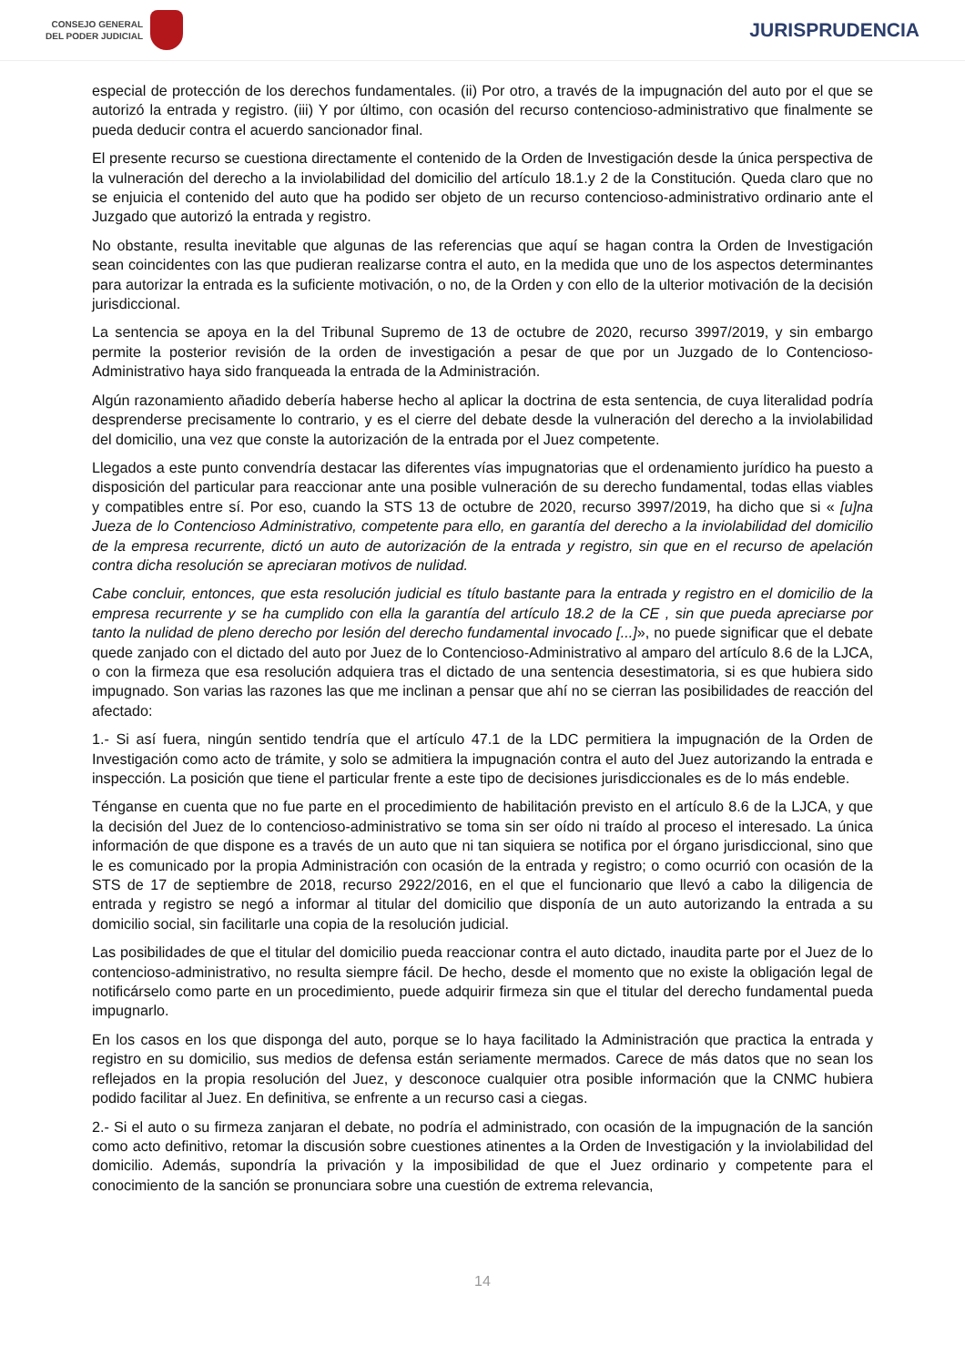CONSEJO GENERAL
DEL PODER JUDICIAL
JURISPRUDENCIA
especial de protección de los derechos fundamentales. (ii) Por otro, a través de la impugnación del auto por el que se autorizó la entrada y registro. (iii) Y por último, con ocasión del recurso contencioso-administrativo que finalmente se pueda deducir contra el acuerdo sancionador final.
El presente recurso se cuestiona directamente el contenido de la Orden de Investigación desde la única perspectiva de la vulneración del derecho a la inviolabilidad del domicilio del artículo 18.1.y 2 de la Constitución. Queda claro que no se enjuicia el contenido del auto que ha podido ser objeto de un recurso contencioso-administrativo ordinario ante el Juzgado que autorizó la entrada y registro.
No obstante, resulta inevitable que algunas de las referencias que aquí se hagan contra la Orden de Investigación sean coincidentes con las que pudieran realizarse contra el auto, en la medida que uno de los aspectos determinantes para autorizar la entrada es la suficiente motivación, o no, de la Orden y con ello de la ulterior motivación de la decisión jurisdiccional.
La sentencia se apoya en la del Tribunal Supremo de 13 de octubre de 2020, recurso 3997/2019, y sin embargo permite la posterior revisión de la orden de investigación a pesar de que por un Juzgado de lo Contencioso-Administrativo haya sido franqueada la entrada de la Administración.
Algún razonamiento añadido debería haberse hecho al aplicar la doctrina de esta sentencia, de cuya literalidad podría desprenderse precisamente lo contrario, y es el cierre del debate desde la vulneración del derecho a la inviolabilidad del domicilio, una vez que conste la autorización de la entrada por el Juez competente.
Llegados a este punto convendría destacar las diferentes vías impugnatorias que el ordenamiento jurídico ha puesto a disposición del particular para reaccionar ante una posible vulneración de su derecho fundamental, todas ellas viables y compatibles entre sí. Por eso, cuando la STS 13 de octubre de 2020, recurso 3997/2019, ha dicho que si « [u]na Jueza de lo Contencioso Administrativo, competente para ello, en garantía del derecho a la inviolabilidad del domicilio de la empresa recurrente, dictó un auto de autorización de la entrada y registro, sin que en el recurso de apelación contra dicha resolución se apreciaran motivos de nulidad.
Cabe concluir, entonces, que esta resolución judicial es título bastante para la entrada y registro en el domicilio de la empresa recurrente y se ha cumplido con ella la garantía del artículo 18.2 de la CE , sin que pueda apreciarse por tanto la nulidad de pleno derecho por lesión del derecho fundamental invocado [...]», no puede significar que el debate quede zanjado con el dictado del auto por Juez de lo Contencioso-Administrativo al amparo del artículo 8.6 de la LJCA, o con la firmeza que esa resolución adquiera tras el dictado de una sentencia desestimatoria, si es que hubiera sido impugnado. Son varias las razones las que me inclinan a pensar que ahí no se cierran las posibilidades de reacción del afectado:
1.- Si así fuera, ningún sentido tendría que el artículo 47.1 de la LDC permitiera la impugnación de la Orden de Investigación como acto de trámite, y solo se admitiera la impugnación contra el auto del Juez autorizando la entrada e inspección. La posición que tiene el particular frente a este tipo de decisiones jurisdiccionales es de lo más endeble.
Ténganse en cuenta que no fue parte en el procedimiento de habilitación previsto en el artículo 8.6 de la LJCA, y que la decisión del Juez de lo contencioso-administrativo se toma sin ser oído ni traído al proceso el interesado. La única información de que dispone es a través de un auto que ni tan siquiera se notifica por el órgano jurisdiccional, sino que le es comunicado por la propia Administración con ocasión de la entrada y registro; o como ocurrió con ocasión de la STS de 17 de septiembre de 2018, recurso 2922/2016, en el que el funcionario que llevó a cabo la diligencia de entrada y registro se negó a informar al titular del domicilio que disponía de un auto autorizando la entrada a su domicilio social, sin facilitarle una copia de la resolución judicial.
Las posibilidades de que el titular del domicilio pueda reaccionar contra el auto dictado, inaudita parte por el Juez de lo contencioso-administrativo, no resulta siempre fácil. De hecho, desde el momento que no existe la obligación legal de notificárselo como parte en un procedimiento, puede adquirir firmeza sin que el titular del derecho fundamental pueda impugnarlo.
En los casos en los que disponga del auto, porque se lo haya facilitado la Administración que practica la entrada y registro en su domicilio, sus medios de defensa están seriamente mermados. Carece de más datos que no sean los reflejados en la propia resolución del Juez, y desconoce cualquier otra posible información que la CNMC hubiera podido facilitar al Juez. En definitiva, se enfrente a un recurso casi a ciegas.
2.- Si el auto o su firmeza zanjaran el debate, no podría el administrado, con ocasión de la impugnación de la sanción como acto definitivo, retomar la discusión sobre cuestiones atinentes a la Orden de Investigación y la inviolabilidad del domicilio. Además, supondría la privación y la imposibilidad de que el Juez ordinario y competente para el conocimiento de la sanción se pronunciara sobre una cuestión de extrema relevancia,
14